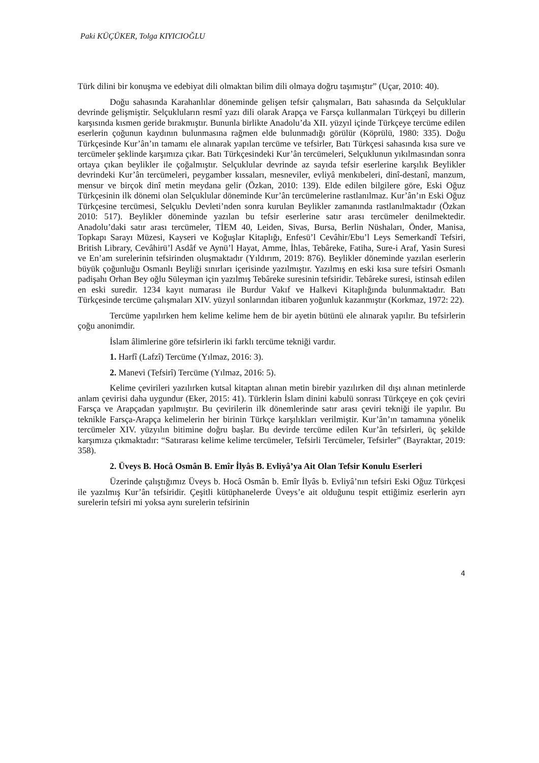Paki KÜÇÜKER, Tolga KIYICIOĞLU
Türk dilini bir konuşma ve edebiyat dili olmaktan bilim dili olmaya doğru taşımıştır” (Uçar, 2010: 40).
Doğu sahasında Karahanlılar döneminde gelişen tefsir çalışmaları, Batı sahasında da Selçuklular devrinde gelişmiştir. Selçukluların resmî yazı dili olarak Arapça ve Farsça kullanmaları Türkçeyi bu dillerin karşısında kısmen geride bırakmıştır. Bununla birlikte Anadolu’da XII. yüzyıl içinde Türkçeye tercüme edilen eserlerin çoğunun kaydının bulunmasına rağmen elde bulunmadığı görülür (Köprülü, 1980: 335). Doğu Türkçesinde Kur’ân’ın tamamı ele alınarak yapılan tercüme ve tefsirler, Batı Türkçesi sahasında kısa sure ve tercümeler şeklinde karşımıza çıkar. Batı Türkçesindeki Kur’ân tercümeleri, Selçuklunun yıkılmasından sonra ortaya çıkan beylikler ile çoğalmıştır. Selçuklular devrinde az sayıda tefsir eserlerine karşılık Beylikler devrindeki Kur’ân tercümeleri, peygamber kıssaları, mesneviler, evliyâ menkıbeleri, dinî-destanî, manzum, mensur ve birçok dinî metin meydana gelir (Özkan, 2010: 139). Elde edilen bilgilere göre, Eski Oğuz Türkçesinin ilk dönemi olan Selçuklular döneminde Kur’ân tercümelerine rastlanılmaz. Kur’ân’ın Eski Oğuz Türkçesine tercümesi, Selçuklu Devleti’nden sonra kurulan Beylikler zamanında rastlanılmaktadır (Özkan 2010: 517). Beylikler döneminde yazılan bu tefsir eserlerine satır arası tercümeler denilmektedir. Anadolu’daki satır arası tercümeler, TİEM 40, Leiden, Sivas, Bursa, Berlin Nüshaları, Önder, Manisa, Topkapı Sarayı Müzesi, Kayseri ve Koğuşlar Kitaplığı, Enfesü’l Cevâhir/Ebu’l Leys Semerkandî Tefsiri, British Library, Cevâhirü’l Asdâf ve Aynü’l Hayat, Amme, İhlas, Tebâreke, Fatiha, Sure-i Araf, Yasin Suresi ve En’am surelerinin tefsirinden oluşmaktadır (Yıldırım, 2019: 876). Beylikler döneminde yazılan eserlerin büyük çoğunluğu Osmanlı Beyliği sınırları içerisinde yazılmıştır. Yazılmış en eski kısa sure tefsiri Osmanlı padişahı Orhan Bey oğlu Süleyman için yazılmış Tebâreke suresinin tefsiridir. Tebâreke suresi, istinsah edilen en eski suredir. 1234 kayıt numarası ile Burdur Vakıf ve Halkevi Kitaplığında bulunmaktadır. Batı Türkçesinde tercüme çalışmaları XIV. yüzyıl sonlarından itibaren yoğunluk kazanmıştır (Korkmaz, 1972: 22).
Tercüme yapılırken hem kelime kelime hem de bir ayetin bütünü ele alınarak yapılır. Bu tefsirlerin çoğu anonimdir.
İslam âlimlerine göre tefsirlerin iki farklı tercüme tekniği vardır.
1. Harfî (Lafzî) Tercüme (Yılmaz, 2016: 3).
2. Manevi (Tefsirî) Tercüme (Yılmaz, 2016: 5).
Kelime çevirileri yazılırken kutsal kitaptan alınan metin birebir yazılırken dil dışı alınan metinlerde anlam çevirisi daha uygundur (Eker, 2015: 41). Türklerin İslam dinini kabulü sonrası Türkçeye en çok çeviri Farsça ve Arapçadan yapılmıştır. Bu çevirilerin ilk dönemlerinde satır arası çeviri tekniği ile yapılır. Bu teknikle Farsça-Arapça kelimelerin her birinin Türkçe karşılıkları verilmiştir. Kur’ân’ın tamamına yönelik tercümeler XIV. yüzyılın bitimine doğru başlar. Bu devirde tercüme edilen Kur’ân tefsirleri, üç şekilde karşımıza çıkmaktadır: “Satırarası kelime kelime tercümeler, Tefsirli Tercümeler, Tefsirler” (Bayraktar, 2019: 358).
2. Üveys B. Hocâ Osmân B. Emîr İlyâs B. Evliyâ’ya Ait Olan Tefsir Konulu Eserleri
Üzerinde çalıştığımız Üveys b. Hocâ Osmân b. Emîr İlyâs b. Evliyâ’nın tefsiri Eski Oğuz Türkçesi ile yazılmış Kur’ân tefsiridir. Çeşitli kütüphanelerde Üveys’e ait olduğunu tespit ettiğimiz eserlerin ayrı surelerin tefsiri mi yoksa aynı surelerin tefsirinin
4